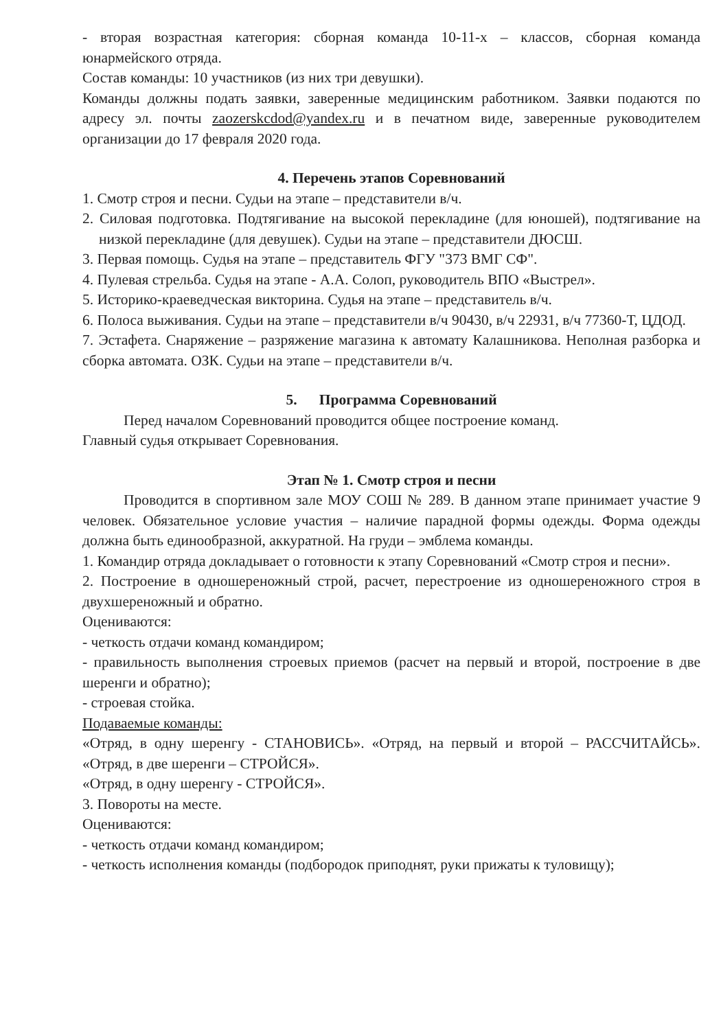- вторая возрастная категория: сборная команда 10-11-х – классов, сборная команда юнармейского отряда.
Состав команды: 10 участников (из них три девушки).
Команды должны подать заявки, заверенные медицинским работником. Заявки подаются по адресу эл. почты zaozerskcdod@yandex.ru и в печатном виде, заверенные руководителем организации до 17 февраля 2020 года.
4. Перечень этапов Соревнований
1. Смотр строя и песни. Судьи на этапе – представители в/ч.
2. Силовая подготовка. Подтягивание на высокой перекладине (для юношей), подтягивание на низкой перекладине (для девушек). Судьи на этапе – представители ДЮСШ.
3. Первая помощь. Судья на этапе – представитель ФГУ "373 ВМГ СФ".
4. Пулевая стрельба. Судья на этапе - А.А. Солоп, руководитель ВПО «Выстрел».
5. Историко-краеведческая викторина. Судья на этапе – представитель в/ч.
6. Полоса выживания. Судьи на этапе – представители в/ч 90430, в/ч 22931, в/ч 77360-Т, ЦДОД.
7. Эстафета. Снаряжение – разряжение магазина к автомату Калашникова. Неполная разборка и сборка автомата. ОЗК. Судьи на этапе – представители в/ч.
5. Программа Соревнований
Перед началом Соревнований проводится общее построение команд.
Главный судья открывает Соревнования.
Этап № 1. Смотр строя и песни
Проводится в спортивном зале МОУ СОШ № 289. В данном этапе принимает участие 9 человек. Обязательное условие участия – наличие парадной формы одежды. Форма одежды должна быть единообразной, аккуратной. На груди – эмблема команды.
1. Командир отряда докладывает о готовности к этапу Соревнований «Смотр строя и песни».
2. Построение в одношереножный строй, расчет, перестроение из одношереножного строя в двухшереножный и обратно.
Оцениваются:
- четкость отдачи команд командиром;
- правильность выполнения строевых приемов (расчет на первый и второй, построение в две шеренги и обратно);
- строевая стойка.
Подаваемые команды:
«Отряд, в одну шеренгу - СТАНОВИСЬ». «Отряд, на первый и второй – РАССЧИТАЙСЬ». «Отряд, в две шеренги – СТРОЙСЯ».
«Отряд, в одну шеренгу - СТРОЙСЯ».
3. Повороты на месте.
Оцениваются:
- четкость отдачи команд командиром;
- четкость исполнения команды (подбородок приподнят, руки прижаты к туловищу);